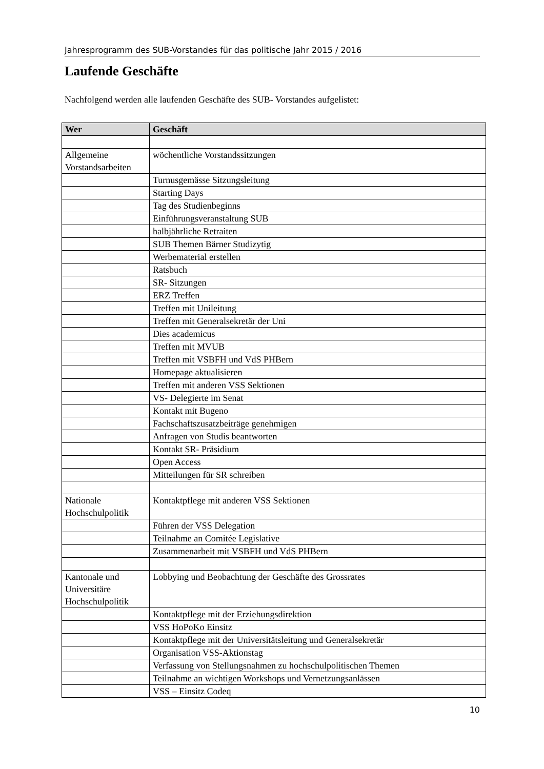Jahresprogramm des SUB-Vorstandes für das politische Jahr 2015 / 2016
Laufende Geschäfte
Nachfolgend werden alle laufenden Geschäfte des SUB- Vorstandes aufgelistet:
| Wer | Geschäft |
| --- | --- |
| Allgemeine Vorstandsarbeiten | wöchentliche Vorstandssitzungen |
| | Turnusgemässe Sitzungsleitung |
| | Starting Days |
| | Tag des Studienbeginns |
| | Einführungsveranstaltung SUB |
| | halbjährliche Retraiten |
| | SUB Themen Bärner Studizytig |
| | Werbematerial erstellen |
| | Ratsbuch |
| | SR- Sitzungen |
| | ERZ Treffen |
| | Treffen mit Unileitung |
| | Treffen mit Generalsekretär der Uni |
| | Dies academicus |
| | Treffen mit MVUB |
| | Treffen mit VSBFH und VdS PHBern |
| | Homepage aktualisieren |
| | Treffen mit anderen VSS Sektionen |
| | VS- Delegierte im Senat |
| | Kontakt mit Bugeno |
| | Fachschaftszusatzbeiträge genehmigen |
| | Anfragen von Studis beantworten |
| | Kontakt SR- Präsidium |
| | Open Access |
| | Mitteilungen für SR schreiben |
| Nationale Hochschulpolitik | Kontaktpflege mit anderen VSS Sektionen |
| | Führen der VSS Delegation |
| | Teilnahme an Comitée Legislative |
| | Zusammenarbeit mit VSBFH und VdS PHBern |
| Kantonale und Universitäre Hochschulpolitik | Lobbying und Beobachtung der Geschäfte des Grossrates |
| | Kontaktpflege mit der Erziehungsdirektion |
| | VSS HoPoKo Einsitz |
| | Kontaktpflege mit der Universitätsleitung und Generalsekretär |
| | Organisation VSS-Aktionstag |
| | Verfassung von Stellungsnahmen zu hochschulpolitischen Themen |
| | Teilnahme an wichtigen Workshops und Vernetzungsanlässen |
| | VSS – Einsitz Codeq |
10